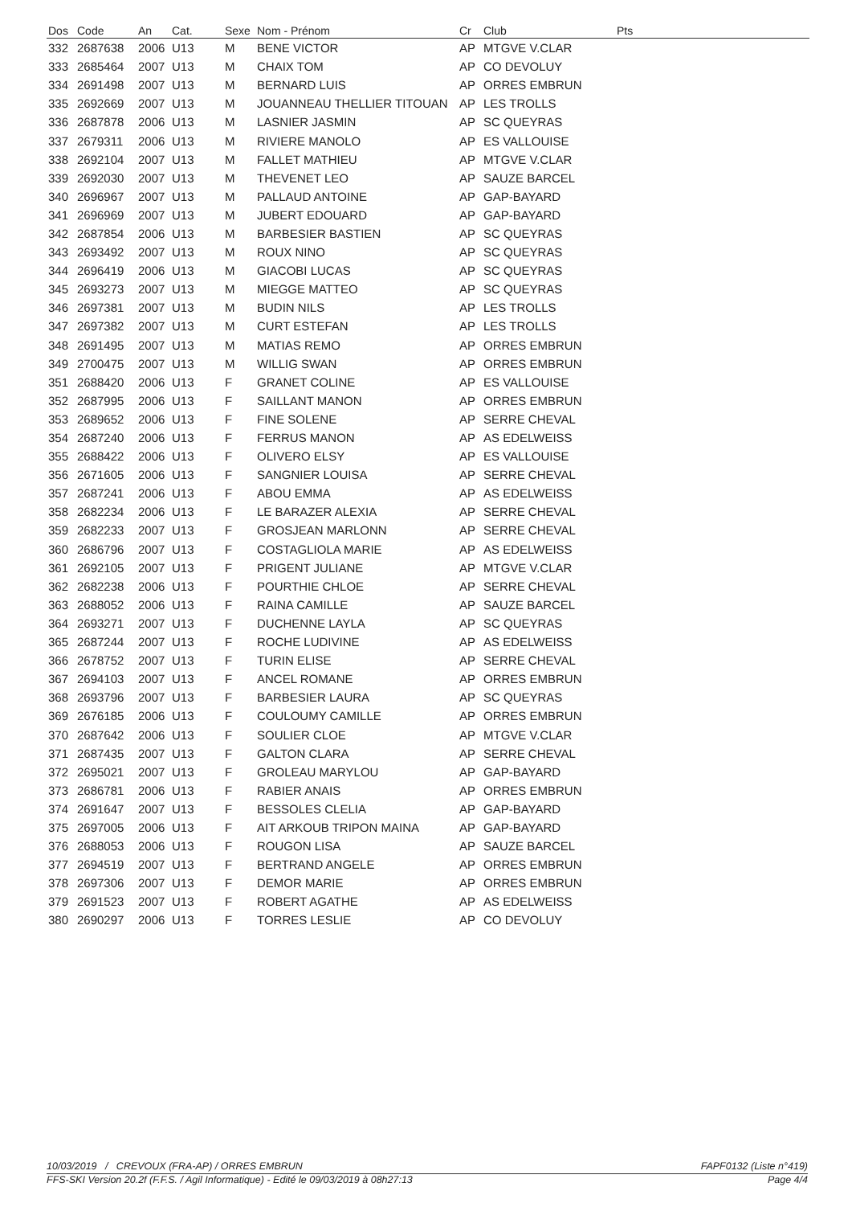| Dos | Code | An | Cat. | Sexe | Nom - Prénom | Cr | Club | Pts |
| --- | --- | --- | --- | --- | --- | --- | --- | --- |
| 332 | 2687638 | 2006 | U13 | M | BENE VICTOR | AP | MTGVE V.CLAR | |
| 333 | 2685464 | 2007 | U13 | M | CHAIX TOM | AP | CO DEVOLUY | |
| 334 | 2691498 | 2007 | U13 | M | BERNARD LUIS | AP | ORRES EMBRUN | |
| 335 | 2692669 | 2007 | U13 | M | JOUANNEAU THELLIER TITOUAN | AP | LES TROLLS | |
| 336 | 2687878 | 2006 | U13 | M | LASNIER JASMIN | AP | SC QUEYRAS | |
| 337 | 2679311 | 2006 | U13 | M | RIVIERE MANOLO | AP | ES VALLOUISE | |
| 338 | 2692104 | 2007 | U13 | M | FALLET MATHIEU | AP | MTGVE V.CLAR | |
| 339 | 2692030 | 2007 | U13 | M | THEVENET LEO | AP | SAUZE BARCEL | |
| 340 | 2696967 | 2007 | U13 | M | PALLAUD ANTOINE | AP | GAP-BAYARD | |
| 341 | 2696969 | 2007 | U13 | M | JUBERT EDOUARD | AP | GAP-BAYARD | |
| 342 | 2687854 | 2006 | U13 | M | BARBESIER BASTIEN | AP | SC QUEYRAS | |
| 343 | 2693492 | 2007 | U13 | M | ROUX NINO | AP | SC QUEYRAS | |
| 344 | 2696419 | 2006 | U13 | M | GIACOBI LUCAS | AP | SC QUEYRAS | |
| 345 | 2693273 | 2007 | U13 | M | MIEGGE MATTEO | AP | SC QUEYRAS | |
| 346 | 2697381 | 2007 | U13 | M | BUDIN NILS | AP | LES TROLLS | |
| 347 | 2697382 | 2007 | U13 | M | CURT ESTEFAN | AP | LES TROLLS | |
| 348 | 2691495 | 2007 | U13 | M | MATIAS REMO | AP | ORRES EMBRUN | |
| 349 | 2700475 | 2007 | U13 | M | WILLIG SWAN | AP | ORRES EMBRUN | |
| 351 | 2688420 | 2006 | U13 | F | GRANET COLINE | AP | ES VALLOUISE | |
| 352 | 2687995 | 2006 | U13 | F | SAILLANT MANON | AP | ORRES EMBRUN | |
| 353 | 2689652 | 2006 | U13 | F | FINE SOLENE | AP | SERRE CHEVAL | |
| 354 | 2687240 | 2006 | U13 | F | FERRUS MANON | AP | AS EDELWEISS | |
| 355 | 2688422 | 2006 | U13 | F | OLIVERO ELSY | AP | ES VALLOUISE | |
| 356 | 2671605 | 2006 | U13 | F | SANGNIER LOUISA | AP | SERRE CHEVAL | |
| 357 | 2687241 | 2006 | U13 | F | ABOU EMMA | AP | AS EDELWEISS | |
| 358 | 2682234 | 2006 | U13 | F | LE BARAZER ALEXIA | AP | SERRE CHEVAL | |
| 359 | 2682233 | 2007 | U13 | F | GROSJEAN MARLONN | AP | SERRE CHEVAL | |
| 360 | 2686796 | 2007 | U13 | F | COSTAGLIOLA MARIE | AP | AS EDELWEISS | |
| 361 | 2692105 | 2007 | U13 | F | PRIGENT JULIANE | AP | MTGVE V.CLAR | |
| 362 | 2682238 | 2006 | U13 | F | POURTHIE CHLOE | AP | SERRE CHEVAL | |
| 363 | 2688052 | 2006 | U13 | F | RAINA CAMILLE | AP | SAUZE BARCEL | |
| 364 | 2693271 | 2007 | U13 | F | DUCHENNE LAYLA | AP | SC QUEYRAS | |
| 365 | 2687244 | 2007 | U13 | F | ROCHE LUDIVINE | AP | AS EDELWEISS | |
| 366 | 2678752 | 2007 | U13 | F | TURIN ELISE | AP | SERRE CHEVAL | |
| 367 | 2694103 | 2007 | U13 | F | ANCEL ROMANE | AP | ORRES EMBRUN | |
| 368 | 2693796 | 2007 | U13 | F | BARBESIER LAURA | AP | SC QUEYRAS | |
| 369 | 2676185 | 2006 | U13 | F | COULOUMY CAMILLE | AP | ORRES EMBRUN | |
| 370 | 2687642 | 2006 | U13 | F | SOULIER CLOE | AP | MTGVE V.CLAR | |
| 371 | 2687435 | 2007 | U13 | F | GALTON CLARA | AP | SERRE CHEVAL | |
| 372 | 2695021 | 2007 | U13 | F | GROLEAU MARYLOU | AP | GAP-BAYARD | |
| 373 | 2686781 | 2006 | U13 | F | RABIER ANAIS | AP | ORRES EMBRUN | |
| 374 | 2691647 | 2007 | U13 | F | BESSOLES CLELIA | AP | GAP-BAYARD | |
| 375 | 2697005 | 2006 | U13 | F | AIT ARKOUB TRIPON MAINA | AP | GAP-BAYARD | |
| 376 | 2688053 | 2006 | U13 | F | ROUGON LISA | AP | SAUZE BARCEL | |
| 377 | 2694519 | 2007 | U13 | F | BERTRAND ANGELE | AP | ORRES EMBRUN | |
| 378 | 2697306 | 2007 | U13 | F | DEMOR MARIE | AP | ORRES EMBRUN | |
| 379 | 2691523 | 2007 | U13 | F | ROBERT AGATHE | AP | AS EDELWEISS | |
| 380 | 2690297 | 2006 | U13 | F | TORRES LESLIE | AP | CO DEVOLUY | |
10/03/2019 / CREVOUX (FRA-AP) / ORRES EMBRUN FAPF0132 (Liste n°419)
FFS-SKI Version 20.2f (F.F.S. / Agil Informatique) - Edité le 09/03/2019 à 08h27:13 Page 4/4